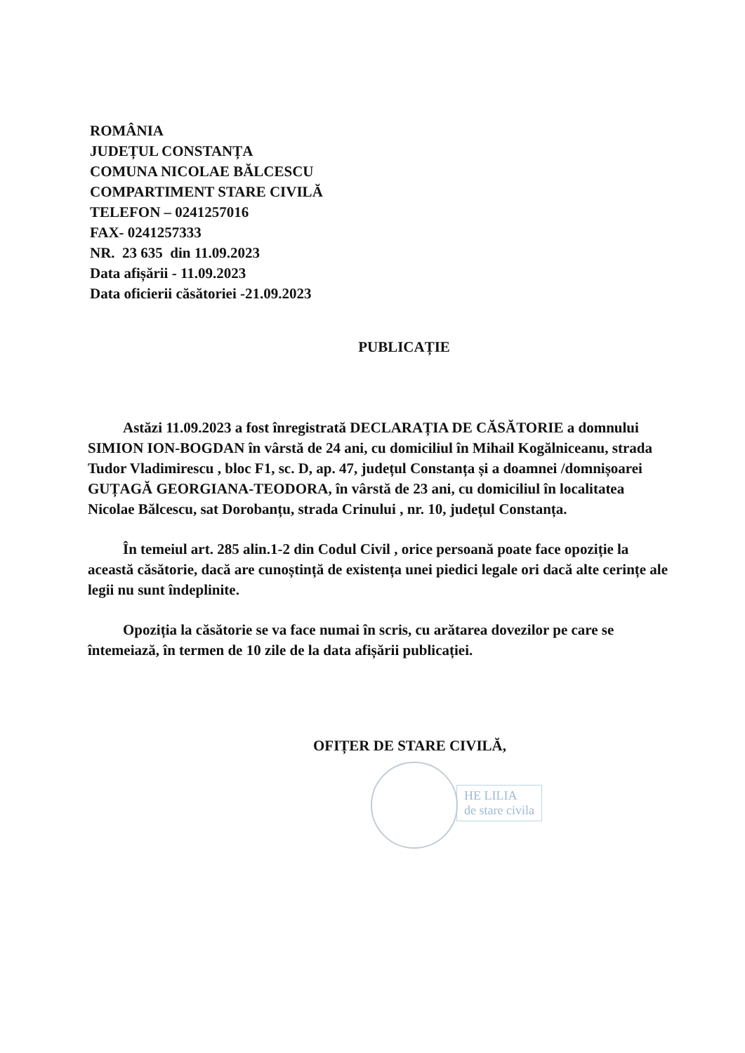ROMÂNIA
JUDEȚUL CONSTANȚA
COMUNA NICOLAE BĂLCESCU
COMPARTIMENT STARE CIVILĂ
TELEFON – 0241257016
FAX- 0241257333
NR. 23 635 din 11.09.2023
Data afișării - 11.09.2023
Data oficierii căsătoriei -21.09.2023
PUBLICAȚIE
Astăzi 11.09.2023 a fost înregistrată DECLARAȚIA DE CĂSĂTORIE a domnului SIMION ION-BOGDAN în vârstă de 24 ani, cu domiciliul în Mihail Kogălniceanu, strada Tudor Vladimirescu , bloc F1, sc. D, ap. 47, județul Constanța și a doamnei /domnișoarei GUȚAGĂ GEORGIANA-TEODORA, în vârstă de 23 ani, cu domiciliul în localitatea Nicolae Bălcescu, sat Dorobanțu, strada Crinului , nr. 10, județul Constanța.
În temeiul art. 285 alin.1-2 din Codul Civil , orice persoană poate face opoziție la această căsătorie, dacă are cunoștință de existența unei piedici legale ori dacă alte cerințe ale legii nu sunt îndeplinite.
Opoziția la căsătorie se va face numai în scris, cu arătarea dovezilor pe care se întemeiază, în termen de 10 zile de la data afișării publicației.
OFIȚER DE STARE CIVILĂ,
HE LILIA
de stare civila